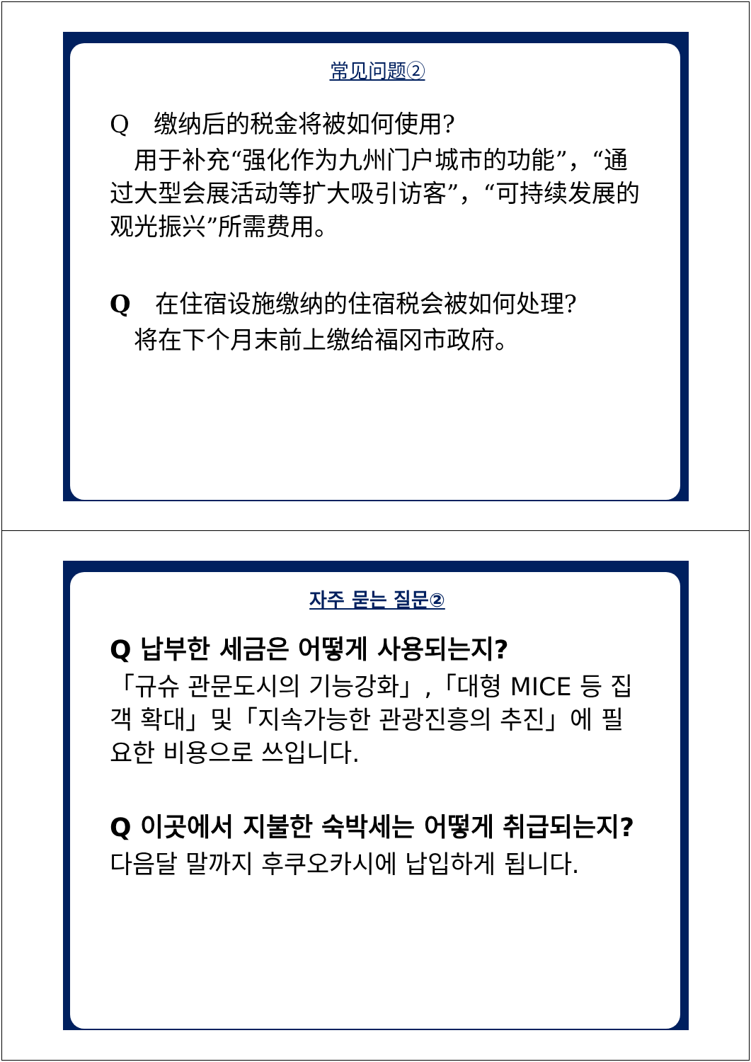常见问题②
Q　缴纳后的税金将被如何使用?
　用于补充“强化作为九州门户城市的功能”，“通过大型会展活动等扩大吸引访客”，“可持续发展的观光振兴”所需费用。
Q　在住宿设施缴纳的住宿税会被如何处理?
　将在下个月末前上缴给福冈市政府。
자주 묻는 질문②
Q 납부한 세금은 어떻게 사용되는지?
「규슈 관문도시의 기능강화」,「대형 MICE 등 집객 확대」및「지속가능한 관광진흥의 추진」에 필요한 비용으로 쓰입니다.
Q 이곳에서 지불한 숙박세는 어떻게 취급되는지?
다음달 말까지 후쿠오카시에 납입하게 됩니다.